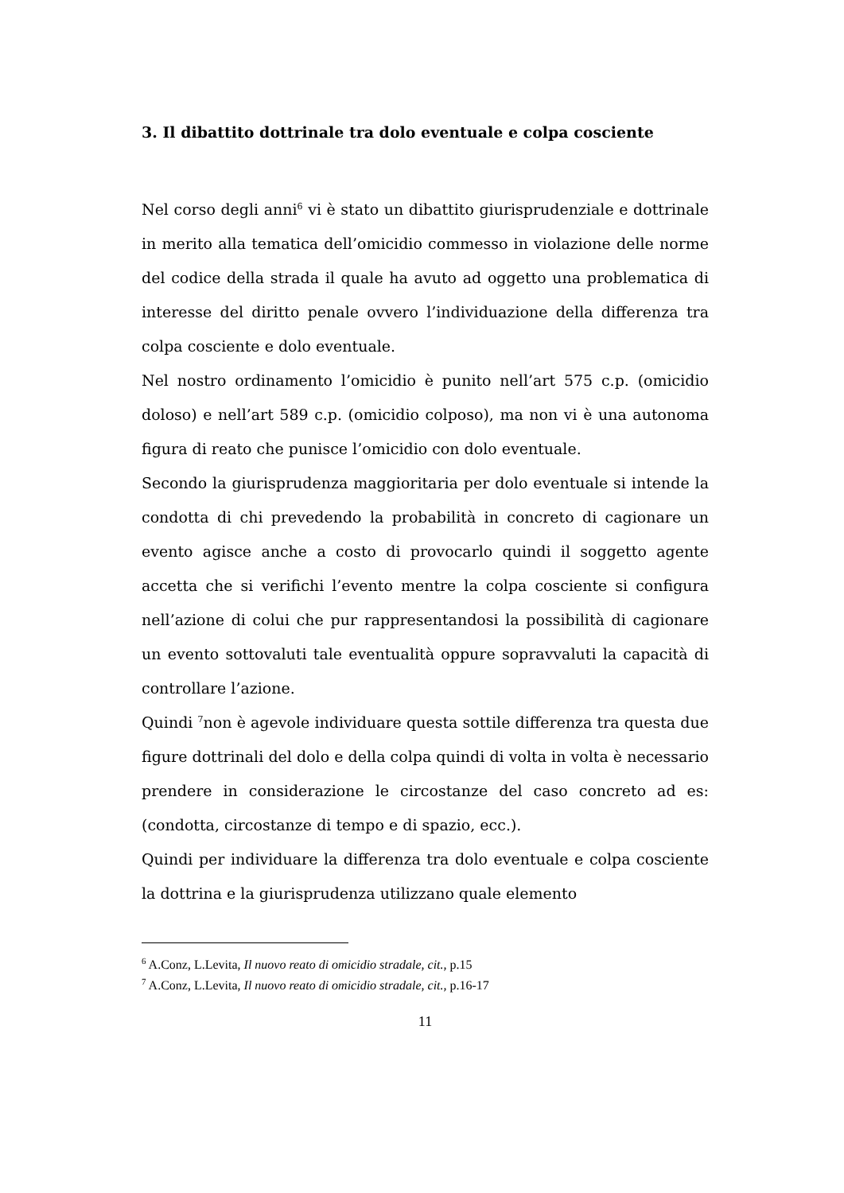3. Il dibattito dottrinale tra dolo eventuale e colpa cosciente
Nel corso degli anni<sup>6</sup> vi è stato un dibattito giurisprudenziale e dottrinale in merito alla tematica dell’omicidio commesso in violazione delle norme del codice della strada il quale ha avuto ad oggetto una problematica di interesse del diritto penale ovvero l’individuazione della differenza tra colpa cosciente e dolo eventuale.
Nel nostro ordinamento l’omicidio è punito nell’art 575 c.p. (omicidio doloso) e nell’art 589 c.p. (omicidio colposo), ma non vi è una autonoma figura di reato che punisce l’omicidio con dolo eventuale.
Secondo la giurisprudenza maggioritaria per dolo eventuale si intende la condotta di chi prevedendo la probabilità in concreto di cagionare un evento agisce anche a costo di provocarlo quindi il soggetto agente accetta che si verifichi l’evento mentre la colpa cosciente si configura nell’azione di colui che pur rappresentandosi la possibilità di cagionare un evento sottovaluti tale eventualità oppure sopravvaluti la capacità di controllare l’azione.
Quindi <sup>7</sup>non è agevole individuare questa sottile differenza tra questa due figure dottrinali del dolo e della colpa quindi di volta in volta è necessario prendere in considerazione le circostanze del caso concreto ad es:(condotta, circostanze di tempo e di spazio, ecc.).
Quindi per individuare la differenza tra dolo eventuale e colpa cosciente la dottrina e la giurisprudenza utilizzano quale elemento
<sup>6</sup> A.Conz, L.Levita, Il nuovo reato di omicidio stradale, cit., p.15
<sup>7</sup> A.Conz, L.Levita, Il nuovo reato di omicidio stradale, cit., p.16-17
11